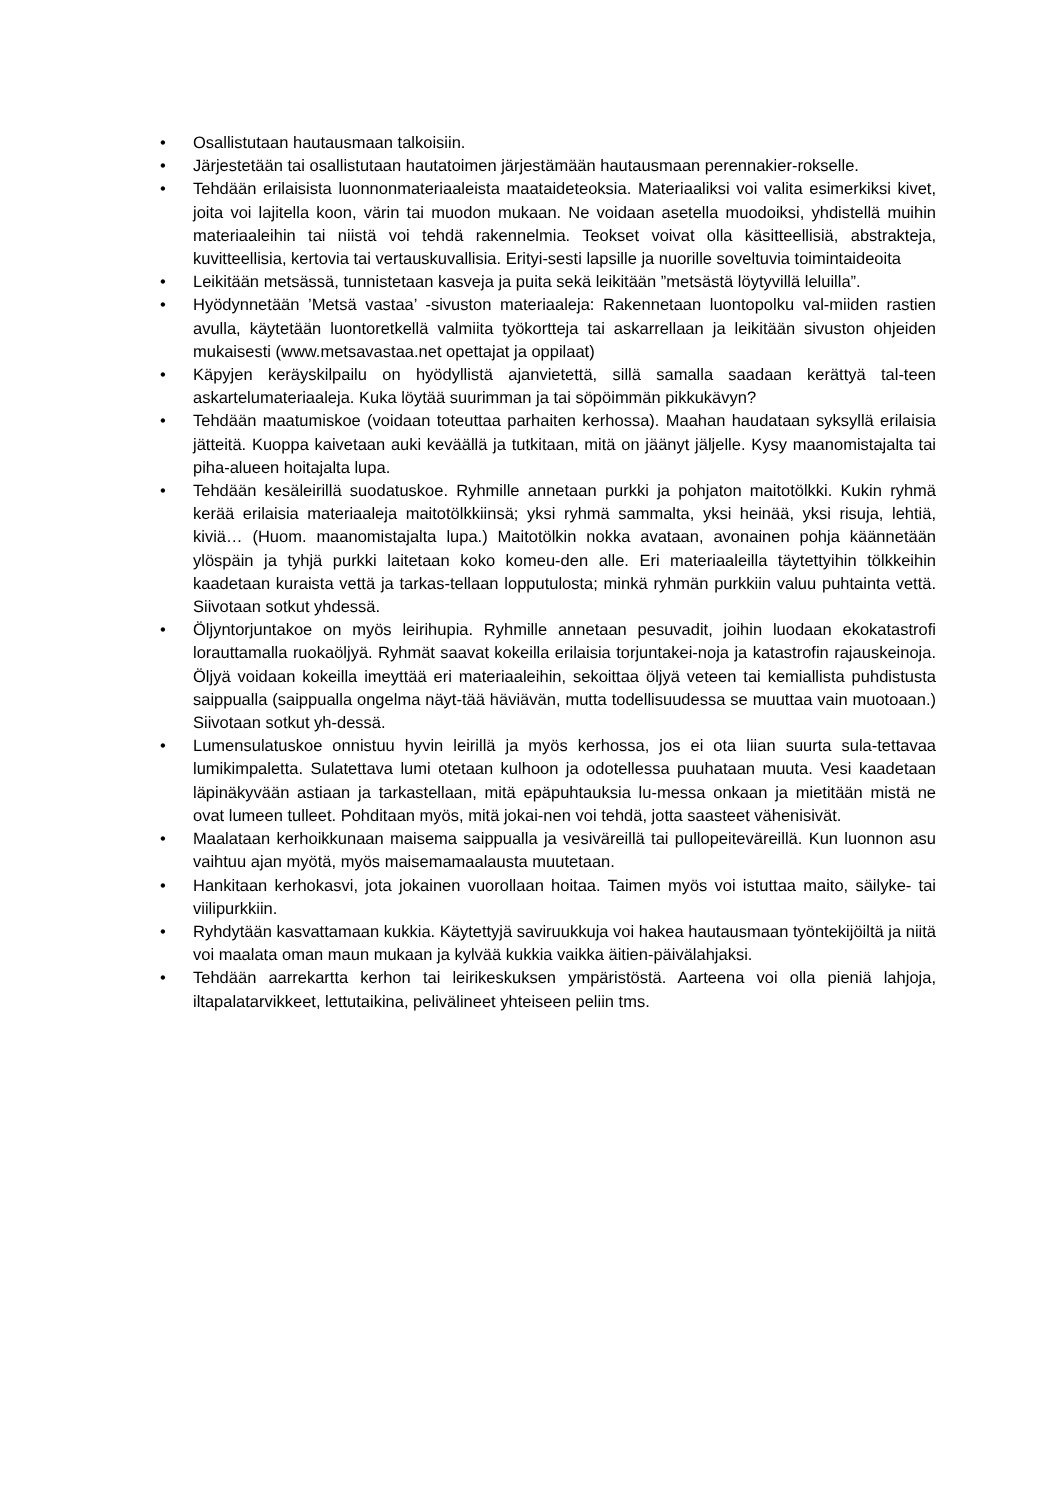• Osallistutaan hautausmaan talkoisiin.
• Järjestetään tai osallistutaan hautatoimen järjestämään hautausmaan perennakier-rokselle.
• Tehdään erilaisista luonnonmateriaaleista maataideteoksia. Materiaaliksi voi valita esimerkiksi kivet, joita voi lajitella koon, värin tai muodon mukaan. Ne voidaan asetella muodoiksi, yhdistellä muihin materiaaleihin tai niistä voi tehdä rakennelmia. Teokset voivat olla käsitteellisiä, abstrakteja, kuvitteellisia, kertovia tai vertauskuvallisia. Erityi-sesti lapsille ja nuorille soveltuvia toimintaideoita
• Leikitään metsässä, tunnistetaan kasveja ja puita sekä leikitään ”metsästä löytyvillä leluilla”.
• Hyödynnetään ’Metsä vastaa’ -sivuston materiaaleja: Rakennetaan luontopolku val-miiden rastien avulla, käytetään luontoretkellä valmiita työkortteja tai askarrellaan ja leikitään sivuston ohjeiden mukaisesti (www.metsavastaa.net opettajat ja oppilaat)
• Käpyjen keräyskilpailu on hyödyllistä ajanvietettä, sillä samalla saadaan kerättyä tal-teen askartelumateriaaleja. Kuka löytää suurimman ja tai söpöimmän pikkukävyn?
• Tehdään maatumiskoe (voidaan toteuttaa parhaiten kerhossa). Maahan haudataan syksyllä erilaisia jätteitä. Kuoppa kaivetaan auki keväällä ja tutkitaan, mitä on jäänyt jäljelle. Kysy maanomistajalta tai piha-alueen hoitajalta lupa.
• Tehdään kesäleirillä suodatuskoe. Ryhmille annetaan purkki ja pohjaton maitotölkki. Kukin ryhmä kerää erilaisia materiaaleja maitotölkkiinsä; yksi ryhmä sammalta, yksi heinää, yksi risuja, lehtiä, kiviä… (Huom. maanomistajalta lupa.) Maitotölkin nokka avataan, avonainen pohja käännetään ylöspäin ja tyhjä purkki laitetaan koko komeu-den alle. Eri materiaaleilla täytettyihin tölkkeihin kaadetaan kuraista vettä ja tarkas-tellaan lopputulosta; minkä ryhmän purkkiin valuu puhtainta vettä. Siivotaan sotkut yhdessä.
• Öljyntorjuntakoe on myös leirihupia. Ryhmille annetaan pesuvadit, joihin luodaan ekokatastrofi lorauttamalla ruokaöljyä. Ryhmät saavat kokeilla erilaisia torjuntakei-noja ja katastrofin rajauskeinoja. Öljyä voidaan kokeilla imeyttää eri materiaaleihin, sekoittaa öljyä veteen tai kemiallista puhdistusta saippualla (saippualla ongelma näyt-tää häviävän, mutta todellisuudessa se muuttaa vain muotoaan.) Siivotaan sotkut yh-dessä.
• Lumensulatuskoe onnistuu hyvin leirillä ja myös kerhossa, jos ei ota liian suurta sula-tettavaa lumikimpaletta. Sulatettava lumi otetaan kulhoon ja odotellessa puuhataan muuta. Vesi kaadetaan läpinäkyvään astiaan ja tarkastellaan, mitä epäpuhtauksia lu-messa onkaan ja mietitään mistä ne ovat lumeen tulleet. Pohditaan myös, mitä jokai-nen voi tehdä, jotta saasteet vähenisivät.
• Maalataan kerhoikkunaan maisema saippualla ja vesiväreillä tai pullopeiteväreillä. Kun luonnon asu vaihtuu ajan myötä, myös maisemamaalausta muutetaan.
• Hankitaan kerhokasvi, jota jokainen vuorollaan hoitaa. Taimen myös voi istuttaa maito, säilyke- tai viilipurkkiin.
• Ryhdytään kasvattamaan kukkia. Käytettyjä saviruukkuja voi hakea hautausmaan työntekijöiltä ja niitä voi maalata oman maun mukaan ja kylvää kukkia vaikka äitien-päivälahjaksi.
• Tehdään aarrekartta kerhon tai leirikeskuksen ympäristöstä. Aarteena voi olla pieniä lahjoja, iltapalatarvikkeet, lettutaikina, pelivälineet yhteiseen peliin tms.